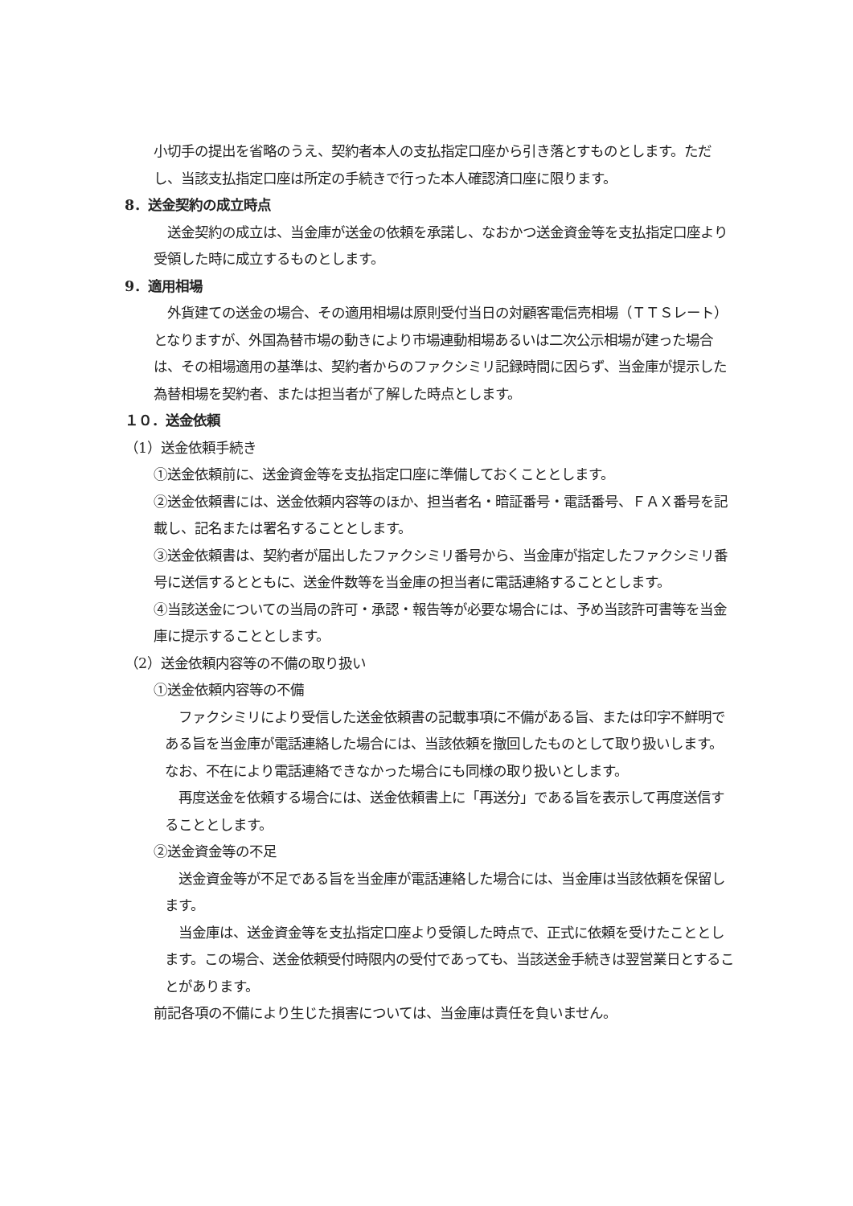小切手の提出を省略のうえ、契約者本人の支払指定口座から引き落とすものとします。ただし、当該支払指定口座は所定の手続きで行った本人確認済口座に限ります。
8．送金契約の成立時点
　送金契約の成立は、当金庫が送金の依頼を承諾し、なおかつ送金資金等を支払指定口座より受領した時に成立するものとします。
9．適用相場
　外貨建ての送金の場合、その適用相場は原則受付当日の対顧客電信売相場（ＴＴＳレート）となりますが、外国為替市場の動きにより市場連動相場あるいは二次公示相場が建った場合は、その相場適用の基準は、契約者からのファクシミリ記録時間に因らず、当金庫が提示した為替相場を契約者、または担当者が了解した時点とします。
１０．送金依頼
（1）送金依頼手続き
①送金依頼前に、送金資金等を支払指定口座に準備しておくこととします。
②送金依頼書には、送金依頼内容等のほか、担当者名・暗証番号・電話番号、ＦＡＸ番号を記載し、記名または署名することとします。
③送金依頼書は、契約者が届出したファクシミリ番号から、当金庫が指定したファクシミリ番号に送信するとともに、送金件数等を当金庫の担当者に電話連絡することとします。
④当該送金についての当局の許可・承認・報告等が必要な場合には、予め当該許可書等を当金庫に提示することとします。
（2）送金依頼内容等の不備の取り扱い
①送金依頼内容等の不備
　ファクシミリにより受信した送金依頼書の記載事項に不備がある旨、または印字不鮮明である旨を当金庫が電話連絡した場合には、当該依頼を撤回したものとして取り扱いします。なお、不在により電話連絡できなかった場合にも同様の取り扱いとします。
　再度送金を依頼する場合には、送金依頼書上に「再送分」である旨を表示して再度送信することとします。
②送金資金等の不足
　送金資金等が不足である旨を当金庫が電話連絡した場合には、当金庫は当該依頼を保留します。
　当金庫は、送金資金等を支払指定口座より受領した時点で、正式に依頼を受けたこととします。この場合、送金依頼受付時限内の受付であっても、当該送金手続きは翌営業日とすることがあります。
前記各項の不備により生じた損害については、当金庫は責任を負いません。